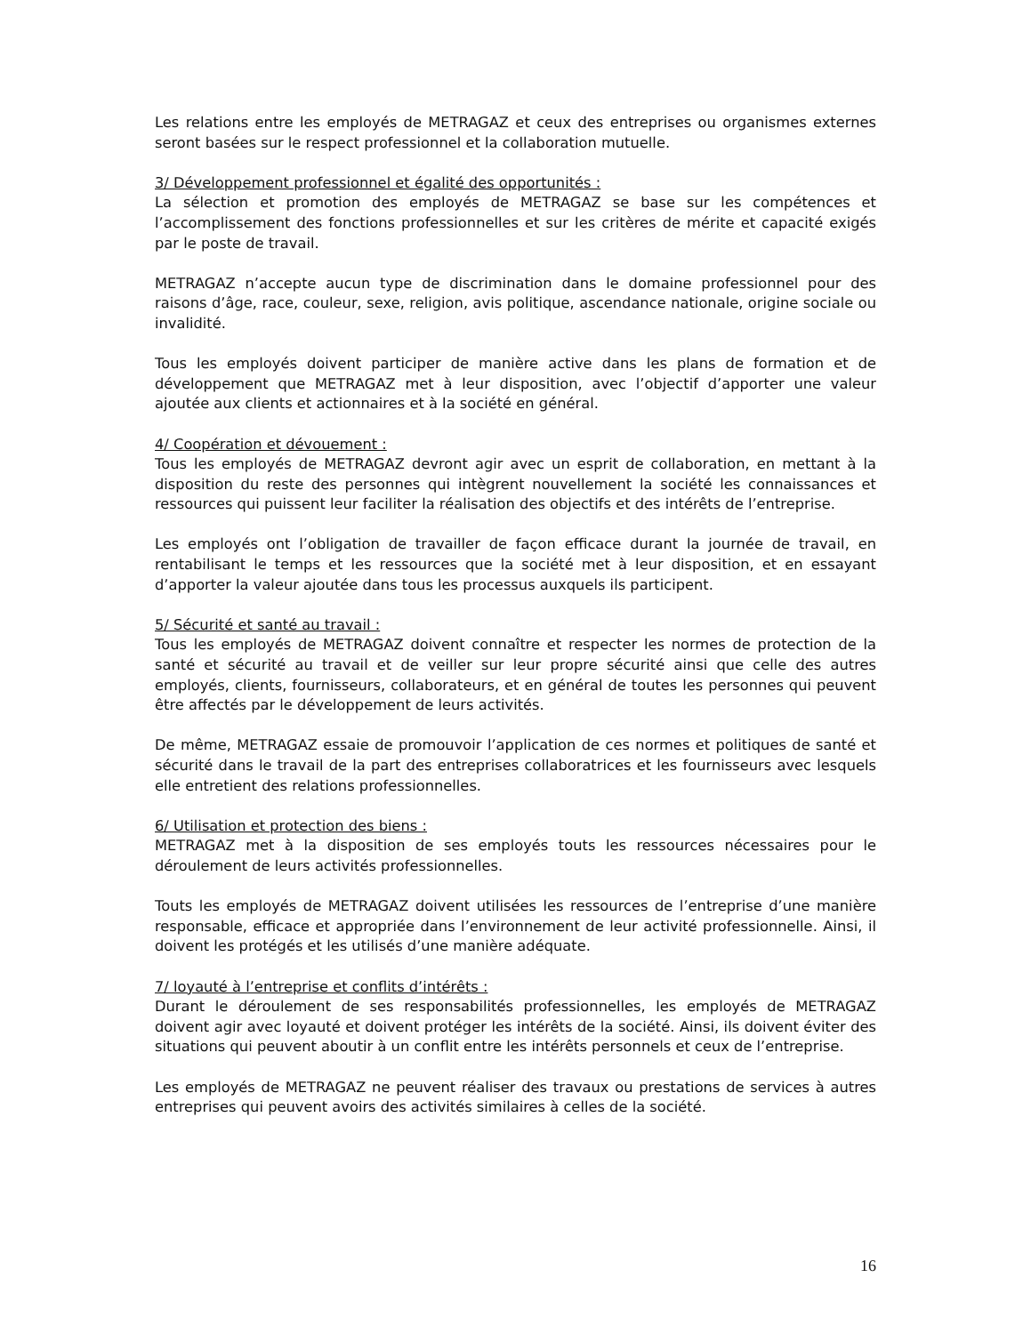Les relations entre les employés de METRAGAZ et ceux des entreprises ou organismes externes seront basées sur le respect professionnel et la collaboration mutuelle.
3/ Développement professionnel et égalité des opportunités :
La sélection et promotion des employés de METRAGAZ se base sur les compétences et l’accomplissement des fonctions professionnelles et sur les critères de mérite et capacité exigés par le poste de travail.
METRAGAZ n’accepte aucun type de discrimination dans le domaine professionnel pour des raisons d’âge, race, couleur, sexe, religion, avis politique, ascendance nationale, origine sociale ou invalidité.
Tous les employés doivent participer de manière active dans les plans de formation et de développement que METRAGAZ met à leur disposition, avec l’objectif d’apporter une valeur ajoutée aux clients et actionnaires et à la société en général.
4/ Coopération et dévouement :
Tous les employés de METRAGAZ devront agir avec un esprit de collaboration, en mettant à la disposition du reste des personnes qui intègrent nouvellement la société les connaissances et ressources qui puissent leur faciliter la réalisation des objectifs et des intérêts de l’entreprise.
Les employés ont l’obligation de travailler de façon efficace durant la journée de travail, en rentabilisant le temps et les ressources que la société met à leur disposition, et en essayant d’apporter la valeur ajoutée dans tous les processus auxquels ils participent.
5/ Sécurité et santé au travail :
Tous les employés de METRAGAZ doivent connaître et respecter les normes de protection de la santé et sécurité au travail et de veiller sur leur propre sécurité ainsi que celle des autres employés, clients, fournisseurs, collaborateurs, et en général de toutes les personnes qui peuvent être affectés par le développement de leurs activités.
De même, METRAGAZ essaie de promouvoir l’application de ces normes et politiques de santé et sécurité dans le travail de la part des entreprises collaboratrices et les fournisseurs avec lesquels elle entretient des relations professionnelles.
6/ Utilisation et protection des biens :
METRAGAZ met à la disposition de ses employés touts les ressources nécessaires pour le déroulement de leurs activités professionnelles.
Touts les employés de METRAGAZ doivent utilisées les ressources de l’entreprise d’une manière responsable, efficace et appropriée dans l’environnement de leur activité professionnelle. Ainsi, il doivent les protégés et les utilisés d’une manière adéquate.
7/ loyauté à l’entreprise et conflits d’intérêts :
Durant le déroulement de ses responsabilités professionnelles, les employés de METRAGAZ doivent agir avec loyauté et doivent protéger les intérêts de la société. Ainsi, ils doivent éviter des situations qui peuvent aboutir à un conflit entre les intérêts personnels et ceux de l’entreprise.
Les employés de METRAGAZ ne peuvent réaliser des travaux ou prestations de services à autres entreprises qui peuvent avoirs des activités similaires à celles de la société.
16